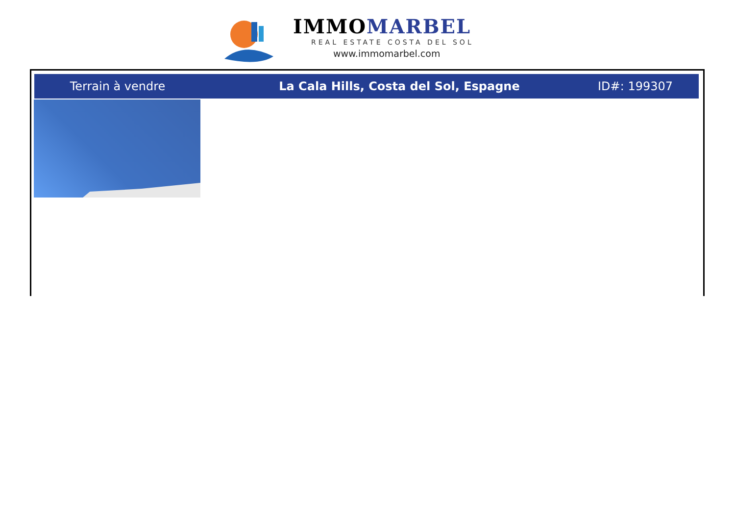IMMOMARBEL
REAL ESTATE COSTA DEL SOL
www.immomarbel.com
Terrain à vendre La Cala Hills, Costa del Sol, Espagne ID#: 199307